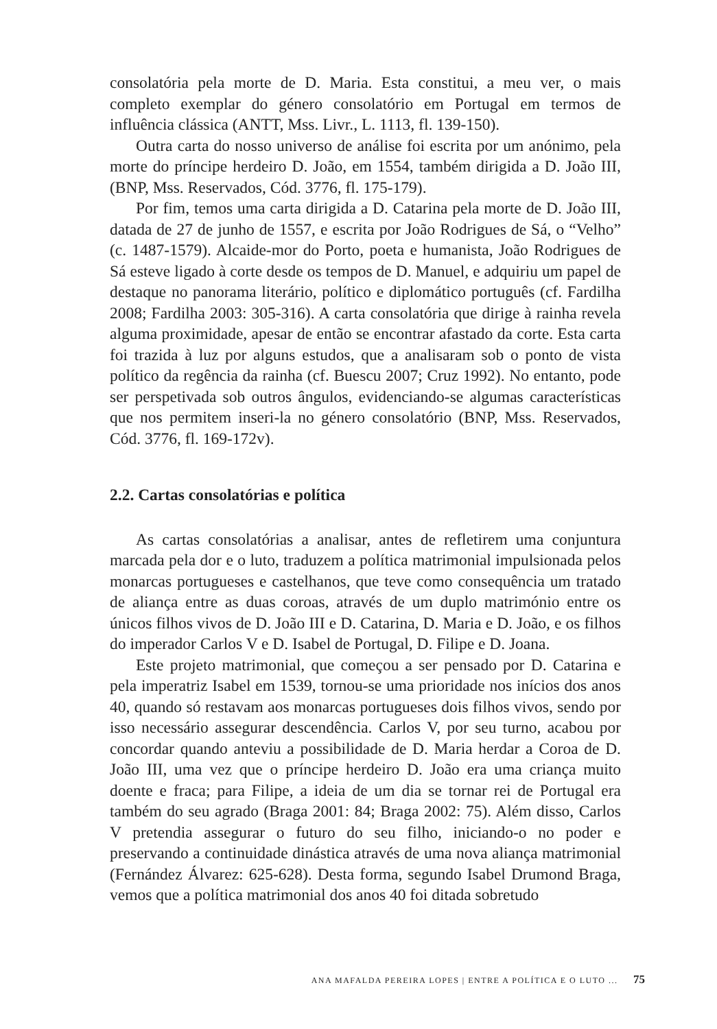consolatória pela morte de D. Maria. Esta constitui, a meu ver, o mais completo exemplar do género consolatório em Portugal em termos de influência clássica (ANTT, Mss. Livr., L. 1113, fl. 139-150).
Outra carta do nosso universo de análise foi escrita por um anónimo, pela morte do príncipe herdeiro D. João, em 1554, também dirigida a D. João III, (BNP, Mss. Reservados, Cód. 3776, fl. 175-179).
Por fim, temos uma carta dirigida a D. Catarina pela morte de D. João III, datada de 27 de junho de 1557, e escrita por João Rodrigues de Sá, o “Velho” (c. 1487-1579). Alcaide-mor do Porto, poeta e humanista, João Rodrigues de Sá esteve ligado à corte desde os tempos de D. Manuel, e adquiriu um papel de destaque no panorama literário, político e diplomático português (cf. Fardilha 2008; Fardilha 2003: 305-316). A carta consolatória que dirige à rainha revela alguma proximidade, apesar de então se encontrar afastado da corte. Esta carta foi trazida à luz por alguns estudos, que a analisaram sob o ponto de vista político da regência da rainha (cf. Buescu 2007; Cruz 1992). No entanto, pode ser perspetivada sob outros ângulos, evidenciando-se algumas características que nos permitem inseri-la no género consolatório (BNP, Mss. Reservados, Cód. 3776, fl. 169-172v).
2.2. Cartas consolatórias e política
As cartas consolatórias a analisar, antes de refletirem uma conjuntura marcada pela dor e o luto, traduzem a política matrimonial impulsionada pelos monarcas portugueses e castelhanos, que teve como consequência um tratado de aliança entre as duas coroas, através de um duplo matrimónio entre os únicos filhos vivos de D. João III e D. Catarina, D. Maria e D. João, e os filhos do imperador Carlos V e D. Isabel de Portugal, D. Filipe e D. Joana.
Este projeto matrimonial, que começou a ser pensado por D. Catarina e pela imperatriz Isabel em 1539, tornou-se uma prioridade nos inícios dos anos 40, quando só restavam aos monarcas portugueses dois filhos vivos, sendo por isso necessário assegurar descendência. Carlos V, por seu turno, acabou por concordar quando anteviu a possibilidade de D. Maria herdar a Coroa de D. João III, uma vez que o príncipe herdeiro D. João era uma criança muito doente e fraca; para Filipe, a ideia de um dia se tornar rei de Portugal era também do seu agrado (Braga 2001: 84; Braga 2002: 75). Além disso, Carlos V pretendia assegurar o futuro do seu filho, iniciando-o no poder e preservando a continuidade dinástica através de uma nova aliança matrimonial (Fernández Álvarez: 625-628). Desta forma, segundo Isabel Drumond Braga, vemos que a política matrimonial dos anos 40 foi ditada sobretudo
ANA MAFALDA PEREIRA LOPES | ENTRE A POLÍTICA E O LUTO ... 75